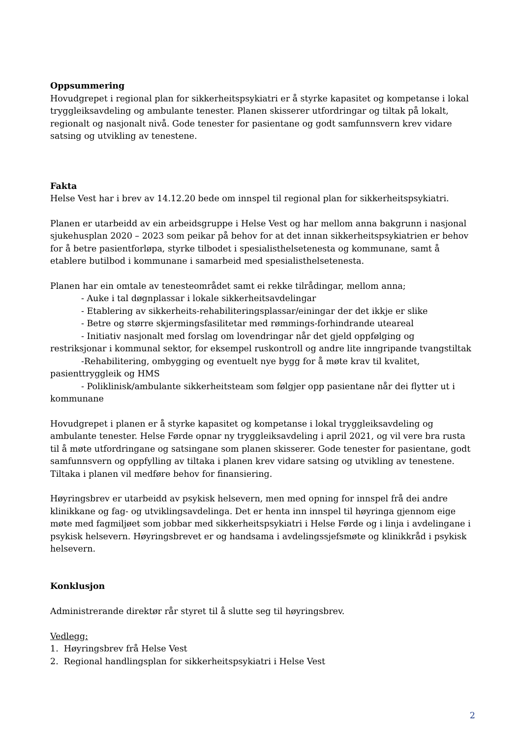Oppsummering
Hovudgrepet i regional plan for sikkerheitspsykiatri er å styrke kapasitet og kompetanse i lokal tryggleiksavdeling og ambulante tenester. Planen skisserer utfordringar og tiltak på lokalt, regionalt og nasjonalt nivå. Gode tenester for pasientane og godt samfunnsvern krev vidare satsing og utvikling av tenestene.
Fakta
Helse Vest har i brev av 14.12.20 bede om innspel til regional plan for sikkerheitspsykiatri.
Planen er utarbeidd av ein arbeidsgruppe i Helse Vest og har mellom anna bakgrunn i nasjonal sjukehusplan 2020 – 2023 som peikar på behov for at det innan sikkerheitspsykiatrien er behov for å betre pasientforløpa, styrke tilbodet i spesialisthelsetenesta og kommunane, samt å etablere butilbod i kommunane i samarbeid med spesialisthelsetenesta.
Planen har ein omtale av tenesteområdet samt ei rekke tilrådingar, mellom anna;
- Auke i tal døgnplassar i lokale sikkerheitsavdelingar
- Etablering av sikkerheits-rehabiliteringsplassar/einingar der det ikkje er slike
- Betre og større skjermingsfasilitetar med rømmings-forhindrande uteareal
- Initiativ nasjonalt med forslag om lovendringar når det gjeld oppfølging og
restriksjonar i kommunal sektor, for eksempel ruskontroll og andre lite inngripande tvangstiltak
-Rehabilitering, ombygging og eventuelt nye bygg for å møte krav til kvalitet,
pasienttryggleik og HMS
- Poliklinisk/ambulante sikkerheitsteam som følgjer opp pasientane når dei flytter ut i
kommunane
Hovudgrepet i planen er å styrke kapasitet og kompetanse i lokal tryggleiksavdeling og ambulante tenester. Helse Førde opnar ny tryggleiksavdeling i april 2021, og vil vere bra rusta til å møte utfordringane og satsingane som planen skisserer. Gode tenester for pasientane, godt samfunnsvern og oppfylling av tiltaka i planen krev vidare satsing og utvikling av tenestene. Tiltaka i planen vil medføre behov for finansiering.
Høyringsbrev er utarbeidd av psykisk helsevern, men med opning for innspel frå dei andre klinikkane og fag- og utviklingsavdelinga. Det er henta inn innspel til høyringa gjennom eige møte med fagmiljøet som jobbar med sikkerheitspsykiatri i Helse Førde og i linja i avdelingane i psykisk helsevern. Høyringsbrevet er og handsama i avdelingssjefsmøte og klinikkråd i psykisk helsevern.
Konklusjon
Administrerande direktør rår styret til å slutte seg til høyringsbrev.
Vedlegg:
1. Høyringsbrev frå Helse Vest
2. Regional handlingsplan for sikkerheitspsykiatri i Helse Vest
2